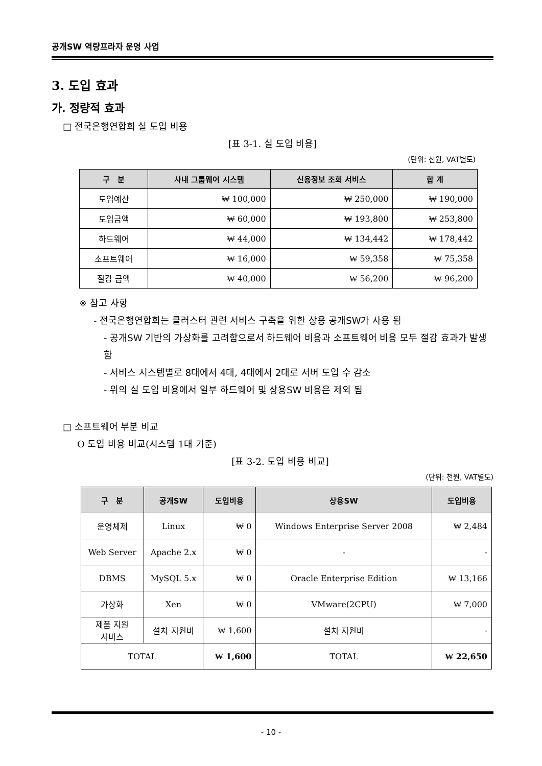공개SW 역량프라자 운영 사업
3. 도입 효과
가. 정량적 효과
□ 전국은행연합회 실 도입 비용
[표 3-1. 실 도입 비용]
(단위: 천원, VAT별도)
| 구 분 | 사내 그룹웨어 시스템 | 신용정보 조회 서비스 | 합 계 |
| --- | --- | --- | --- |
| 도입예산 | ₩ 100,000 | ₩ 250,000 | ₩ 190,000 |
| 도입금액 | ₩ 60,000 | ₩ 193,800 | ₩ 253,800 |
| 하드웨어 | ₩ 44,000 | ₩ 134,442 | ₩ 178,442 |
| 소프트웨어 | ₩ 16,000 | ₩ 59,358 | ₩ 75,358 |
| 절감 금액 | ₩ 40,000 | ₩ 56,200 | ₩ 96,200 |
※ 참고 사항
- 전국은행연합회는 클러스터 관련 서비스 구축을 위한 상용 공개SW가 사용 됨
- 공개SW 기반의 가상화를 고려함으로서 하드웨어 비용과 소프트웨어 비용 모두 절감 효과가 발생 함
- 서비스 시스템별로 8대에서 4대, 4대에서 2대로 서버 도입 수 감소
- 위의 실 도입 비용에서 일부 하드웨어 및 상용SW 비용은 제외 됨
□ 소프트웨어 부분 비교
O 도입 비용 비교(시스템 1대 기준)
[표 3-2. 도입 비용 비교]
(단위: 천원, VAT별도)
| 구 분 | 공개SW | 도입비용 | 상용SW | 도입비용 |
| --- | --- | --- | --- | --- |
| 운영체제 | Linux | ₩ 0 | Windows Enterprise Server 2008 | ₩ 2,484 |
| Web Server | Apache 2.x | ₩ 0 | - | - |
| DBMS | MySQL 5.x | ₩ 0 | Oracle Enterprise Edition | ₩ 13,166 |
| 가상화 | Xen | ₩ 0 | VMware(2CPU) | ₩ 7,000 |
| 제품 지원 서비스 | 설치 지원비 | ₩ 1,600 | 설치 지원비 | - |
| TOTAL | | ₩ 1,600 | TOTAL | ₩ 22,650 |
- 10 -